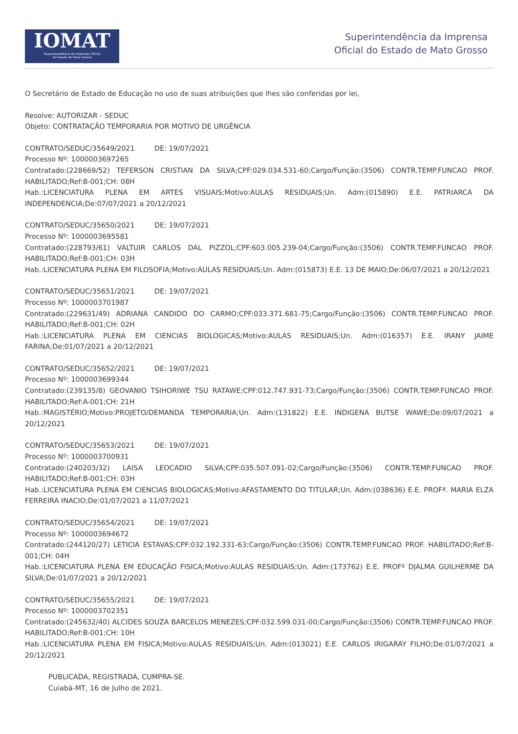IOMAT
Superintendência da Imprensa Oficial
do Estado de Mato Grosso
Superintendência da Imprensa
Oficial do Estado de Mato Grosso
O Secretário de Estado de Educação no uso de suas atribuições que lhes são conferidas por lei,
Resolve: AUTORIZAR - SEDUC
Objeto: CONTRATAÇÃO TEMPORARIA POR MOTIVO DE URGÊNCIA
CONTRATO/SEDUC/35649/2021 DE: 19/07/2021
Processo Nº: 1000003697265
Contratado:(228669/52) TEFERSON CRISTIAN DA SILVA;CPF:029.034.531-60;Cargo/Função:(3506) CONTR.TEMP.FUNCAO PROF. HABILITADO;Ref:B-001;CH: 08H
Hab.:LICENCIATURA PLENA EM ARTES VISUAIS;Motivo:AULAS RESIDUAIS;Un. Adm:(015890) E.E. PATRIARCA DA INDEPENDENCIA;De:07/07/2021 a 20/12/2021
CONTRATO/SEDUC/35650/2021 DE: 19/07/2021
Processo Nº: 1000003695581
Contratado:(228793/61) VALTUIR CARLOS DAL PIZZOL;CPF:603.005.239-04;Cargo/Função:(3506) CONTR.TEMP.FUNCAO PROF. HABILITADO;Ref:B-001;CH: 03H
Hab.:LICENCIATURA PLENA EM FILOSOFIA;Motivo:AULAS RESIDUAIS;Un. Adm:(015873) E.E. 13 DE MAIO;De:06/07/2021 a 20/12/2021
CONTRATO/SEDUC/35651/2021 DE: 19/07/2021
Processo Nº: 1000003701987
Contratado:(229631/49) ADRIANA CANDIDO DO CARMO;CPF:033.371.681-75;Cargo/Função:(3506) CONTR.TEMP.FUNCAO PROF. HABILITADO;Ref:B-001;CH: 02H
Hab.:LICENCIATURA PLENA EM CIENCIAS BIOLOGICAS;Motivo:AULAS RESIDUAIS;Un. Adm:(016357) E.E. IRANY JAIME FARINA;De:01/07/2021 a 20/12/2021
CONTRATO/SEDUC/35652/2021 DE: 19/07/2021
Processo Nº: 1000003699344
Contratado:(239135/8) GEOVANIO TSIHORIWE TSU RATAWE;CPF:012.747.931-73;Cargo/Função:(3506) CONTR.TEMP.FUNCAO PROF. HABILITADO;Ref:A-001;CH: 21H
Hab.:MAGISTÉRIO;Motivo:PROJETO/DEMANDA TEMPORARIA;Un. Adm:(131822) E.E. INDIGENA BUTSE WAWE;De:09/07/2021 a 20/12/2021
CONTRATO/SEDUC/35653/2021 DE: 19/07/2021
Processo Nº: 1000003700931
Contratado:(240203/32) LAISA LEOCADIO SILVA;CPF:035.507.091-02;Cargo/Função:(3506) CONTR.TEMP.FUNCAO PROF. HABILITADO;Ref:B-001;CH: 03H
Hab.:LICENCIATURA PLENA EM CIENCIAS BIOLOGICAS;Motivo:AFASTAMENTO DO TITULAR;Un. Adm:(038636) E.E. PROFª. MARIA ELZA FERREIRA INACIO;De:01/07/2021 a 11/07/2021
CONTRATO/SEDUC/35654/2021 DE: 19/07/2021
Processo Nº: 1000003694672
Contratado:(244120/27) LETICIA ESTAVAS;CPF:032.192.331-63;Cargo/Função:(3506) CONTR.TEMP.FUNCAO PROF. HABILITADO;Ref:B-001;CH: 04H
Hab.:LICENCIATURA PLENA EM EDUCAÇÃO FISICA;Motivo:AULAS RESIDUAIS;Un. Adm:(173762) E.E. PROFº DJALMA GUILHERME DA SILVA;De:01/07/2021 a 20/12/2021
CONTRATO/SEDUC/35655/2021 DE: 19/07/2021
Processo Nº: 1000003702351
Contratado:(245632/40) ALCIDES SOUZA BARCELOS MENEZES;CPF:032.599.031-00;Cargo/Função:(3506) CONTR.TEMP.FUNCAO PROF. HABILITADO;Ref:B-001;CH: 10H
Hab.:LICENCIATURA PLENA EM FISICA;Motivo:AULAS RESIDUAIS;Un. Adm:(013021) E.E. CARLOS IRIGARAY FILHO;De:01/07/2021 a 20/12/2021
PUBLICADA, REGISTRADA, CUMPRA-SE.
Cuiabá-MT, 16 de Julho de 2021.